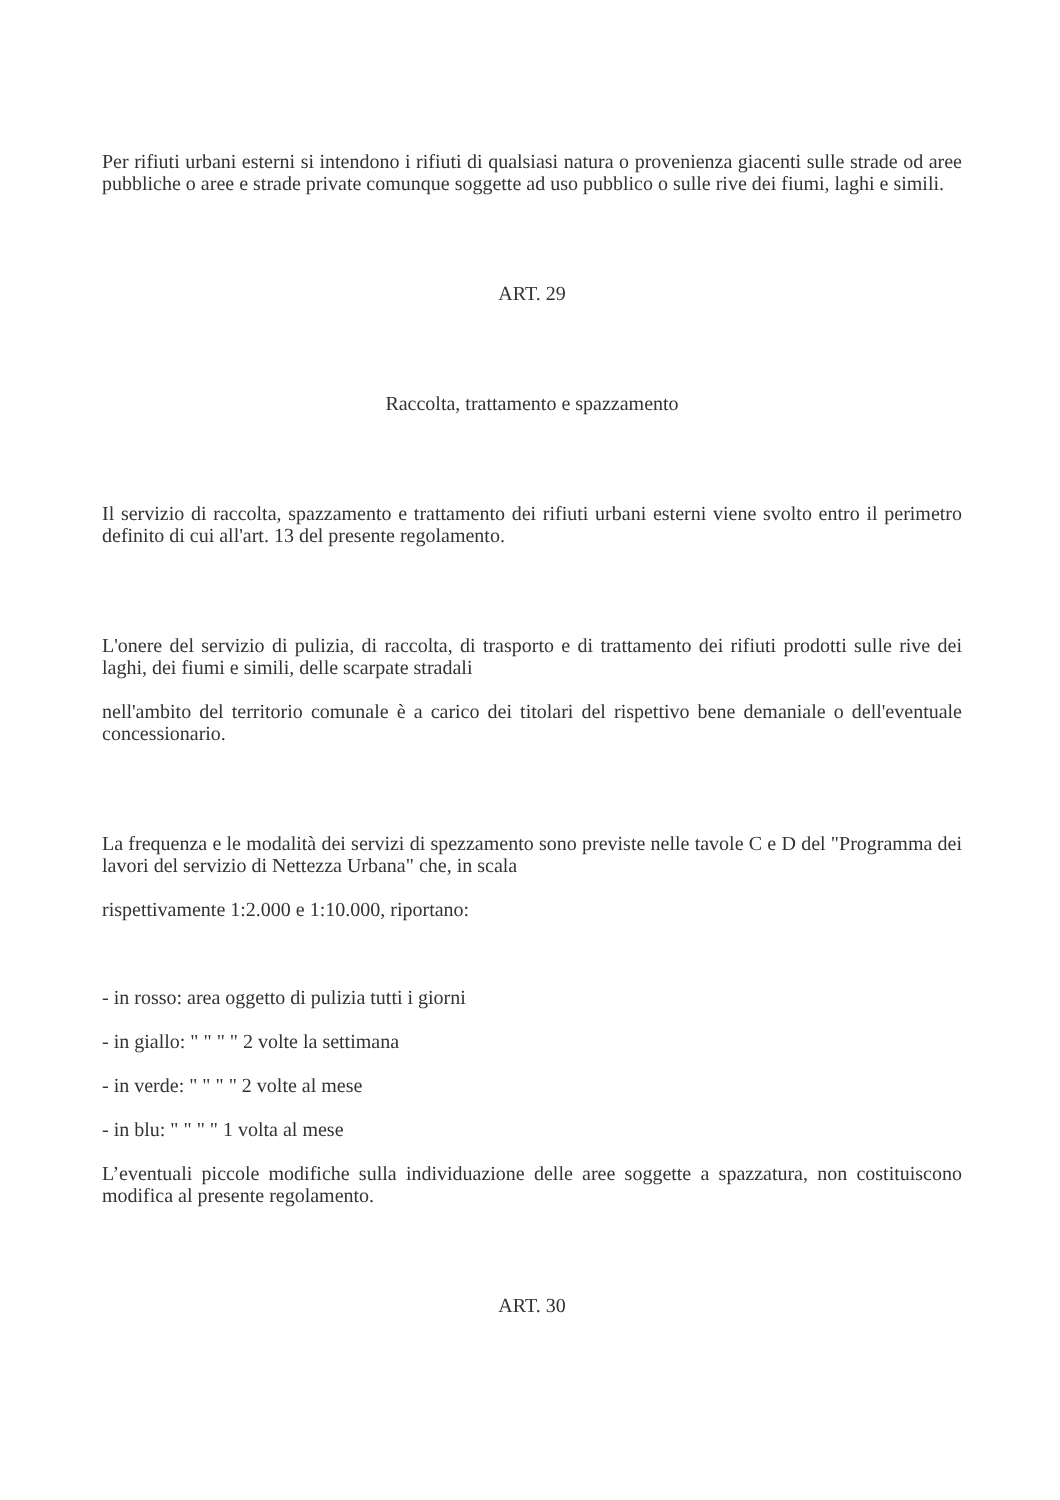Per rifiuti urbani esterni si intendono i rifiuti di qualsiasi natura o provenienza giacenti sulle strade od aree pubbliche o aree e strade private comunque soggette ad uso pubblico o sulle rive dei fiumi, laghi e simili.
ART. 29
Raccolta, trattamento e spazzamento
Il servizio di raccolta, spazzamento e trattamento dei rifiuti urbani esterni viene svolto entro il perimetro definito di cui all'art. 13 del presente regolamento.
L'onere del servizio di pulizia, di raccolta, di trasporto e di trattamento dei rifiuti prodotti sulle rive dei laghi, dei fiumi e simili, delle scarpate stradali
nell'ambito del territorio comunale è a carico dei titolari del rispettivo bene demaniale o dell'eventuale concessionario.
La frequenza e le modalità dei servizi di spezzamento sono previste nelle tavole C e D del "Programma dei lavori del servizio di Nettezza Urbana" che, in scala
rispettivamente 1:2.000 e 1:10.000, riportano:
- in rosso: area oggetto di pulizia tutti i giorni
- in giallo: " " " " 2 volte la settimana
- in verde: " " " " 2 volte al mese
- in blu: " " " " 1 volta al mese
L’eventuali piccole modifiche sulla individuazione delle aree soggette a spazzatura, non costituiscono modifica al presente regolamento.
ART. 30